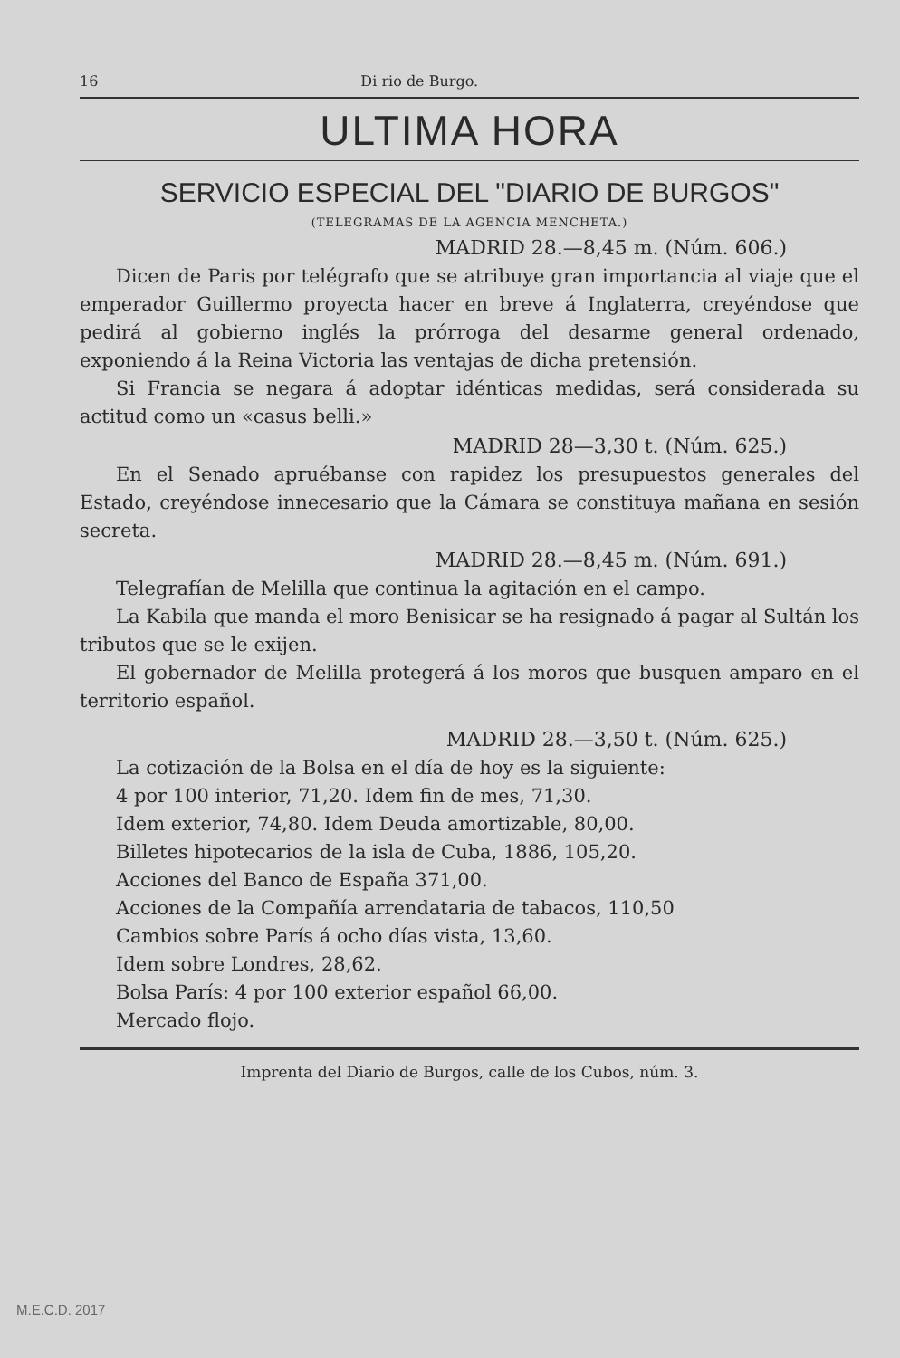16 Di rio de Burgo.
ULTIMA HORA
SERVICIO ESPECIAL DEL "DIARIO DE BURGOS"
(TELEGRAMAS DE LA AGENCIA MENCHETA.)
MADRID 28.—8,45 m. (Núm. 606.)
Dicen de Paris por telégrafo que se atribuye gran importancia al viaje que el emperador Guillermo proyecta hacer en breve á Inglaterra, creyéndose que pedirá al gobierno inglés la prórroga del desarme general ordenado, exponiendo á la Reina Victoria las ventajas de dicha pretensión.
Si Francia se negara á adoptar idénticas medidas, será considerada su actitud como un «casus belli.»
MADRID 28—3,30 t. (Núm. 625.)
En el Senado apruébanse con rapidez los presupuestos generales del Estado, creyéndose innecesario que la Cámara se constituya mañana en sesión secreta.
MADRID 28.—8,45 m. (Núm. 691.)
Telegrafían de Melilla que continua la agitación en el campo.
La Kabila que manda el moro Benisicar se ha resignado á pagar al Sultán los tributos que se le exijen.
El gobernador de Melilla protegerá á los moros que busquen amparo en el territorio español.
MADRID 28.—3,50 t. (Núm. 625.)
La cotización de la Bolsa en el día de hoy es la siguiente:
4 por 100 interior, 71,20. Idem fin de mes, 71,30.
Idem exterior, 74,80. Idem Deuda amortizable, 80,00.
Billetes hipotecarios de la isla de Cuba, 1886, 105,20.
Acciones del Banco de España 371,00.
Acciones de la Compañía arrendataria de tabacos, 110,50
Cambios sobre París á ocho días vista, 13,60.
Idem sobre Londres, 28,62.
Bolsa París: 4 por 100 exterior español 66,00.
Mercado flojo.
Imprenta del Diario de Burgos, calle de los Cubos, núm. 3.
M.E.C.D. 2017